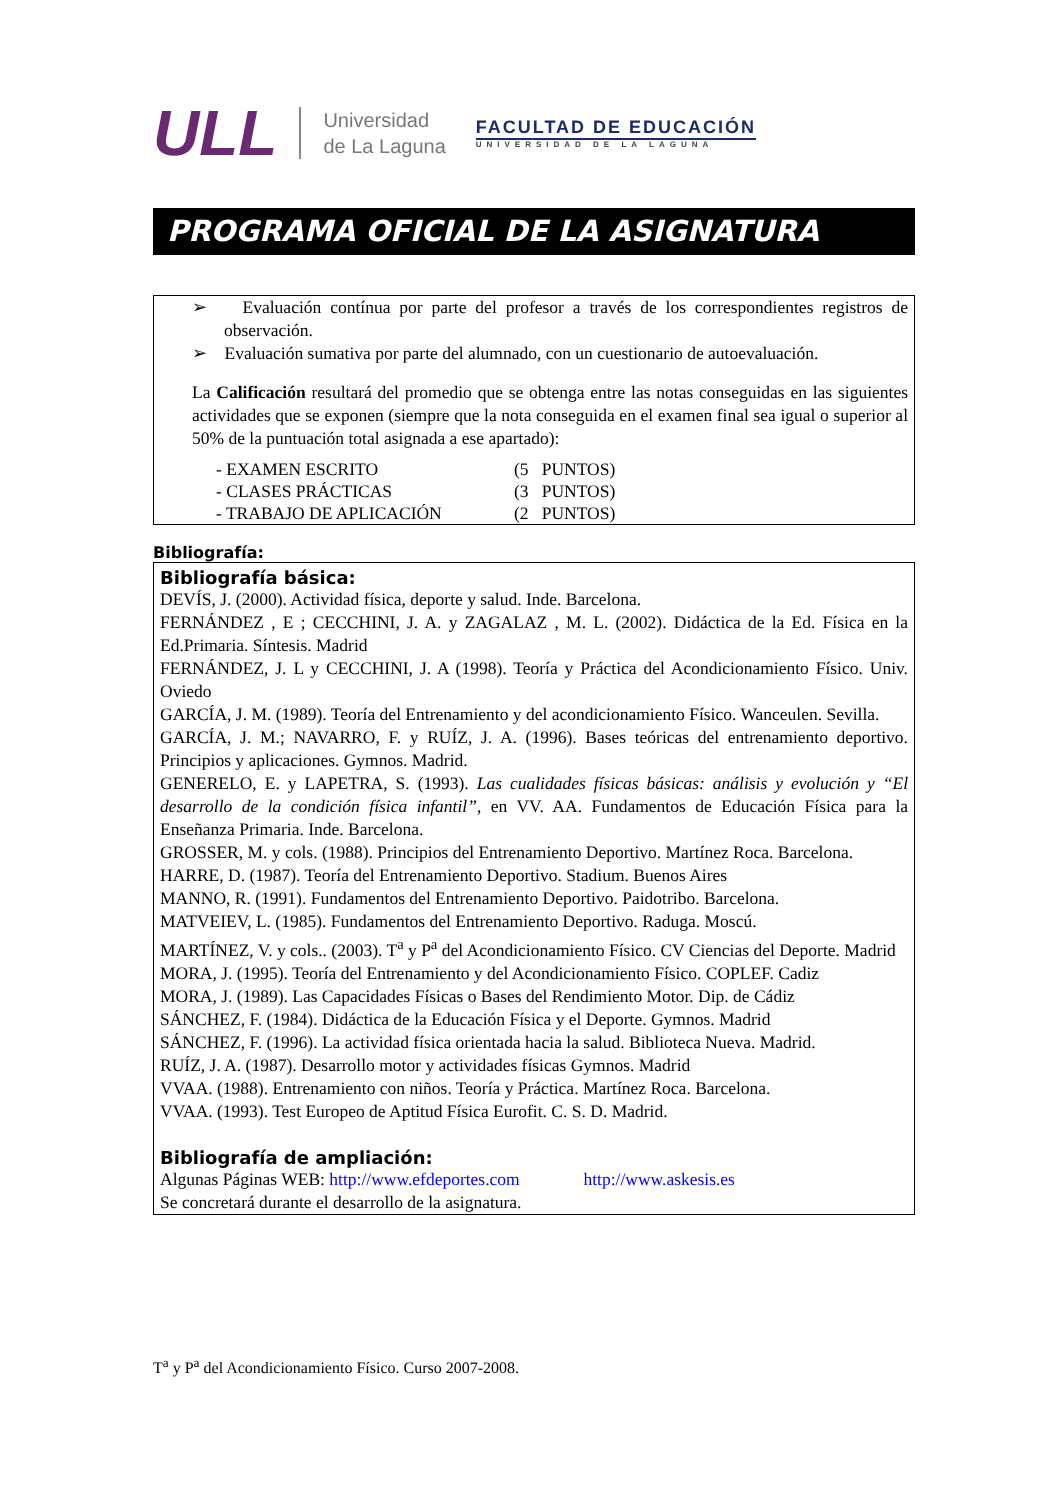ULL
Universidad
de La Laguna
FACULTAD DE EDUCACIÓN
UNIVERSIDAD DE LA LAGUNA
PROGRAMA OFICIAL DE LA ASIGNATURA
➢ Evaluación contínua por parte del profesor a través de los correspondientes registros de observación.
➢ Evaluación sumativa por parte del alumnado, con un cuestionario de autoevaluación.
La Calificación resultará del promedio que se obtenga entre las notas conseguidas en las siguientes actividades que se exponen (siempre que la nota conseguida en el examen final sea igual o superior al 50% de la puntuación total asignada a ese apartado):
| - EXAMEN ESCRITO | (5 PUNTOS) |
| - CLASES PRÁCTICAS | (3 PUNTOS) |
| - TRABAJO DE APLICACIÓN | (2 PUNTOS) |
Bibliografía:
Bibliografía básica:
DEVÍS, J. (2000). Actividad física, deporte y salud. Inde. Barcelona.
FERNÁNDEZ , E ; CECCHINI, J. A. y ZAGALAZ , M. L. (2002). Didáctica de la Ed. Física en la Ed.Primaria. Síntesis. Madrid
FERNÁNDEZ, J. L y CECCHINI, J. A (1998). Teoría y Práctica del Acondicionamiento Físico. Univ. Oviedo
GARCÍA, J. M. (1989). Teoría del Entrenamiento y del acondicionamiento Físico. Wanceulen. Sevilla.
GARCÍA, J. M.; NAVARRO, F. y RUÍZ, J. A. (1996). Bases teóricas del entrenamiento deportivo. Principios y aplicaciones. Gymnos. Madrid.
GENERELO, E. y LAPETRA, S. (1993). Las cualidades físicas básicas: análisis y evolución y “El desarrollo de la condición física infantil”, en VV. AA. Fundamentos de Educación Física para la Enseñanza Primaria. Inde. Barcelona.
GROSSER, M. y cols. (1988). Principios del Entrenamiento Deportivo. Martínez Roca. Barcelona.
HARRE, D. (1987). Teoría del Entrenamiento Deportivo. Stadium. Buenos Aires
MANNO, R. (1991). Fundamentos del Entrenamiento Deportivo. Paidotribo. Barcelona.
MATVEIEV, L. (1985). Fundamentos del Entrenamiento Deportivo. Raduga. Moscú.
MARTÍNEZ, V. y cols.. (2003). T<sup>a</sup> y P<sup>a</sup> del Acondicionamiento Físico. CV Ciencias del Deporte. Madrid
MORA, J. (1995). Teoría del Entrenamiento y del Acondicionamiento Físico. COPLEF. Cadiz
MORA, J. (1989). Las Capacidades Físicas o Bases del Rendimiento Motor. Dip. de Cádiz
SÁNCHEZ, F. (1984). Didáctica de la Educación Física y el Deporte. Gymnos. Madrid
SÁNCHEZ, F. (1996). La actividad física orientada hacia la salud. Biblioteca Nueva. Madrid.
RUÍZ, J. A. (1987). Desarrollo motor y actividades físicas Gymnos. Madrid
VVAA. (1988). Entrenamiento con niños. Teoría y Práctica. Martínez Roca. Barcelona.
VVAA. (1993). Test Europeo de Aptitud Física Eurofit. C. S. D. Madrid.
Bibliografía de ampliación:
Algunas Páginas WEB: http://www.efdeportes.com http://www.askesis.es
Se concretará durante el desarrollo de la asignatura.
T<sup>a</sup> y P<sup>a</sup> del Acondicionamiento Físico. Curso 2007-2008.